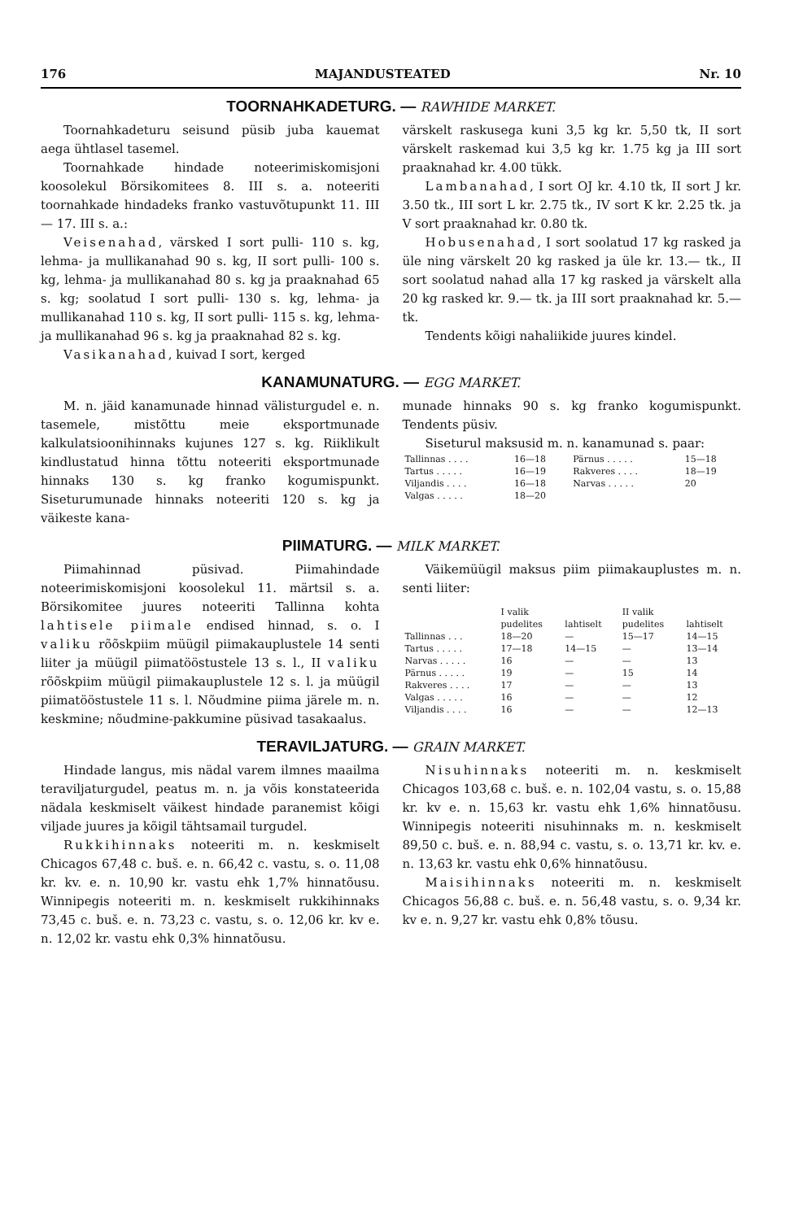176 MAJANDUSTEATED Nr. 10
TOORNAHKADETURG. — RAWHIDE MARKET.
Toornahkadeturu seisund püsib juba kauemat aega ühtlasel tasemel.
Toornahkade hindade noteerimiskomisjoni koosolekul Börsikomitees 8. III s. a. noteeriti toornahkade hindadeks franko vastuvõtupunkt 11. III — 17. III s. a.:
Veisenahad, värsked I sort pulli- 110 s. kg, lehma- ja mullikanahad 90 s. kg, II sort pulli- 100 s. kg, lehma- ja mullikanahad 80 s. kg ja praaknahad 65 s. kg; soolatud I sort pulli- 130 s. kg, lehma- ja mullikanahad 110 s. kg, II sort pulli- 115 s. kg, lehma- ja mullikanahad 96 s. kg ja praaknahad 82 s. kg.
Vasikanahad, kuivad I sort, kerged
värskelt raskusega kuni 3,5 kg kr. 5,50 tk, II sort värskelt raskemad kui 3,5 kg kr. 1.75 kg ja III sort praaknahad kr. 4.00 tükk.
Lambanahad, I sort OJ kr. 4.10 tk, II sort J kr. 3.50 tk., III sort L kr. 2.75 tk., IV sort K kr. 2.25 tk. ja V sort praaknahad kr. 0.80 tk.
Hobusenahad, I sort soolatud 17 kg rasked ja üle ning värskelt 20 kg rasked ja üle kr. 13.— tk., II sort soolatud nahad alla 17 kg rasked ja värskelt alla 20 kg rasked kr. 9.— tk. ja III sort praaknahad kr. 5.— tk.
Tendents kõigi nahaliikide juures kindel.
KANAMUNATURG. — EGG MARKET.
M. n. jäid kanamunade hinnad välisturgudel e. n. tasemele, mistõttu meie eksportmunade kalkulatsioonihinnaks kujunes 127 s. kg. Riiklikult kindlustatud hinna tõttu noteeriti eksportmunade hinnaks 130 s. kg franko kogumispunkt. Siseturumunade hinnaks noteeriti 120 s. kg ja väikeste kana-
munade hinnaks 90 s. kg franko kogumispunkt. Tendents püsiv.
Siseturul maksusid m. n. kanamunad s. paar:
| Tallinnas . . . . | 16—18 | Pärnus . . . . . | 15—18 |
| Tartus . . . . . | 16—19 | Rakveres . . . . | 18—19 |
| Viljandis . . . . | 16—18 | Narvas . . . . . | 20 |
| Valgas . . . . . | 18—20 | | |
PIIMATURG. — MILK MARKET.
Piimahinnad püsivad. Piimahindade noteerimiskomisjoni koosolekul 11. märtsil s. a. Börsikomitee juures noteeriti Tallinna kohta lahtisele piimale endised hinnad, s. o. I valiku rõõskpiim müügil piimakauplustele 14 senti liiter ja müügil piimatööstustele 13 s. l., II valiku rõõskpiim müügil piimakauplustele 12 s. l. ja müügil piimatööstustele 11 s. l. Nõudmine piima järele m. n. keskmine; nõudmine-pakkumine püsivad tasakaalus.
Väikemüügil maksus piim piimakauplustes m. n. senti liiter:
| | I valik | | II valik | |
| --- | --- | --- | --- | --- |
| | pudelites | lahtiselt | pudelites | lahtiselt |
| Tallinnas . . . | 18—20 | — | 15—17 | 14—15 |
| Tartus . . . . . | 17—18 | 14—15 | — | 13—14 |
| Narvas . . . . . | 16 | — | — | 13 |
| Pärnus . . . . . | 19 | — | 15 | 14 |
| Rakveres . . . . | 17 | — | — | 13 |
| Valgas . . . . . | 16 | — | — | 12 |
| Viljandis . . . . | 16 | — | — | 12—13 |
TERAVILJATURG. — GRAIN MARKET.
Hindade langus, mis nädal varem ilmnes maailma teraviljaturgudel, peatus m. n. ja võis konstateerida nädala keskmiselt väikest hindade paranemist kõigi viljade juures ja kõigil tähtsamail turgudel.
Rukkihinnaks noteeriti m. n. keskmiselt Chicagos 67,48 c. buš. e. n. 66,42 c. vastu, s. o. 11,08 kr. kv. e. n. 10,90 kr. vastu ehk 1,7% hinnatõusu. Winnipegis noteeriti m. n. keskmiselt rukkihinnaks 73,45 c. buš. e. n. 73,23 c. vastu, s. o. 12,06 kr. kv e. n. 12,02 kr. vastu ehk 0,3% hinnatõusu.
Nisuhinnaks noteeriti m. n. keskmiselt Chicagos 103,68 c. buš. e. n. 102,04 vastu, s. o. 15,88 kr. kv e. n. 15,63 kr. vastu ehk 1,6% hinnatõusu. Winnipegis noteeriti nisuhinnaks m. n. keskmiselt 89,50 c. buš. e. n. 88,94 c. vastu, s. o. 13,71 kr. kv. e. n. 13,63 kr. vastu ehk 0,6% hinnatõusu.
Maisihinnaks noteeriti m. n. keskmiselt Chicagos 56,88 c. buš. e. n. 56,48 vastu, s. o. 9,34 kr. kv e. n. 9,27 kr. vastu ehk 0,8% tõusu.